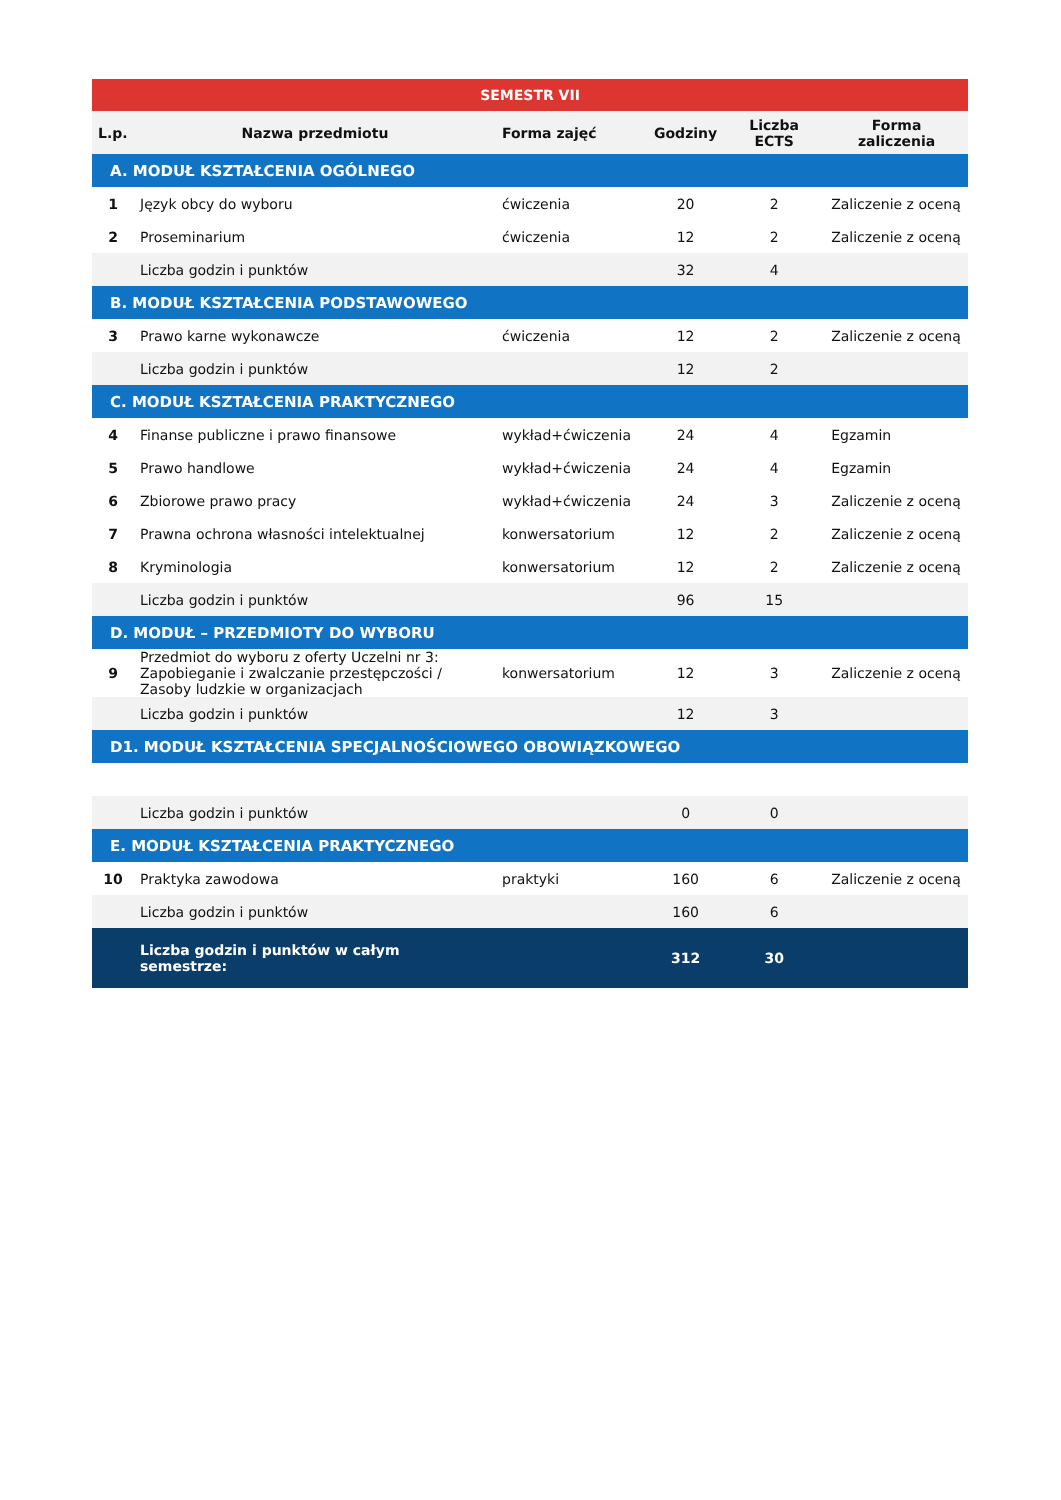| SEMESTR VII | | | | | |
| --- | --- | --- | --- | --- | --- |
| L.p. | Nazwa przedmiotu | Forma zajęć | Godziny | Liczba ECTS | Forma zaliczenia |
| A. MODUŁ KSZTAŁCENIA OGÓLNEGO | | | | | |
| 1 | Język obcy do wyboru | ćwiczenia | 20 | 2 | Zaliczenie z oceną |
| 2 | Proseminarium | ćwiczenia | 12 | 2 | Zaliczenie z oceną |
| | Liczba godzin i punktów | | 32 | 4 | |
| B. MODUŁ KSZTAŁCENIA PODSTAWOWEGO | | | | | |
| 3 | Prawo karne wykonawcze | ćwiczenia | 12 | 2 | Zaliczenie z oceną |
| | Liczba godzin i punktów | | 12 | 2 | |
| C. MODUŁ KSZTAŁCENIA PRAKTYCZNEGO | | | | | |
| 4 | Finanse publiczne i prawo finansowe | wykład+ćwiczenia | 24 | 4 | Egzamin |
| 5 | Prawo handlowe | wykład+ćwiczenia | 24 | 4 | Egzamin |
| 6 | Zbiorowe prawo pracy | wykład+ćwiczenia | 24 | 3 | Zaliczenie z oceną |
| 7 | Prawna ochrona własności intelektualnej | konwersatorium | 12 | 2 | Zaliczenie z oceną |
| 8 | Kryminologia | konwersatorium | 12 | 2 | Zaliczenie z oceną |
| | Liczba godzin i punktów | | 96 | 15 | |
| D. MODUŁ – PRZEDMIOTY DO WYBORU | | | | | |
| 9 | Przedmiot do wyboru z oferty Uczelni nr 3: Zapobieganie i zwalczanie przestępczości / Zasoby ludzkie w organizacjach | konwersatorium | 12 | 3 | Zaliczenie z oceną |
| | Liczba godzin i punktów | | 12 | 3 | |
| D1. MODUŁ KSZTAŁCENIA SPECJALNOŚCIOWEGO OBOWIĄZKOWEGO | | | | | |
| | Liczba godzin i punktów | | 0 | 0 | |
| E. MODUŁ KSZTAŁCENIA PRAKTYCZNEGO | | | | | |
| 10 | Praktyka zawodowa | praktyki | 160 | 6 | Zaliczenie z oceną |
| | Liczba godzin i punktów | | 160 | 6 | |
| | Liczba godzin i punktów w całym semestrze: | | 312 | 30 | |